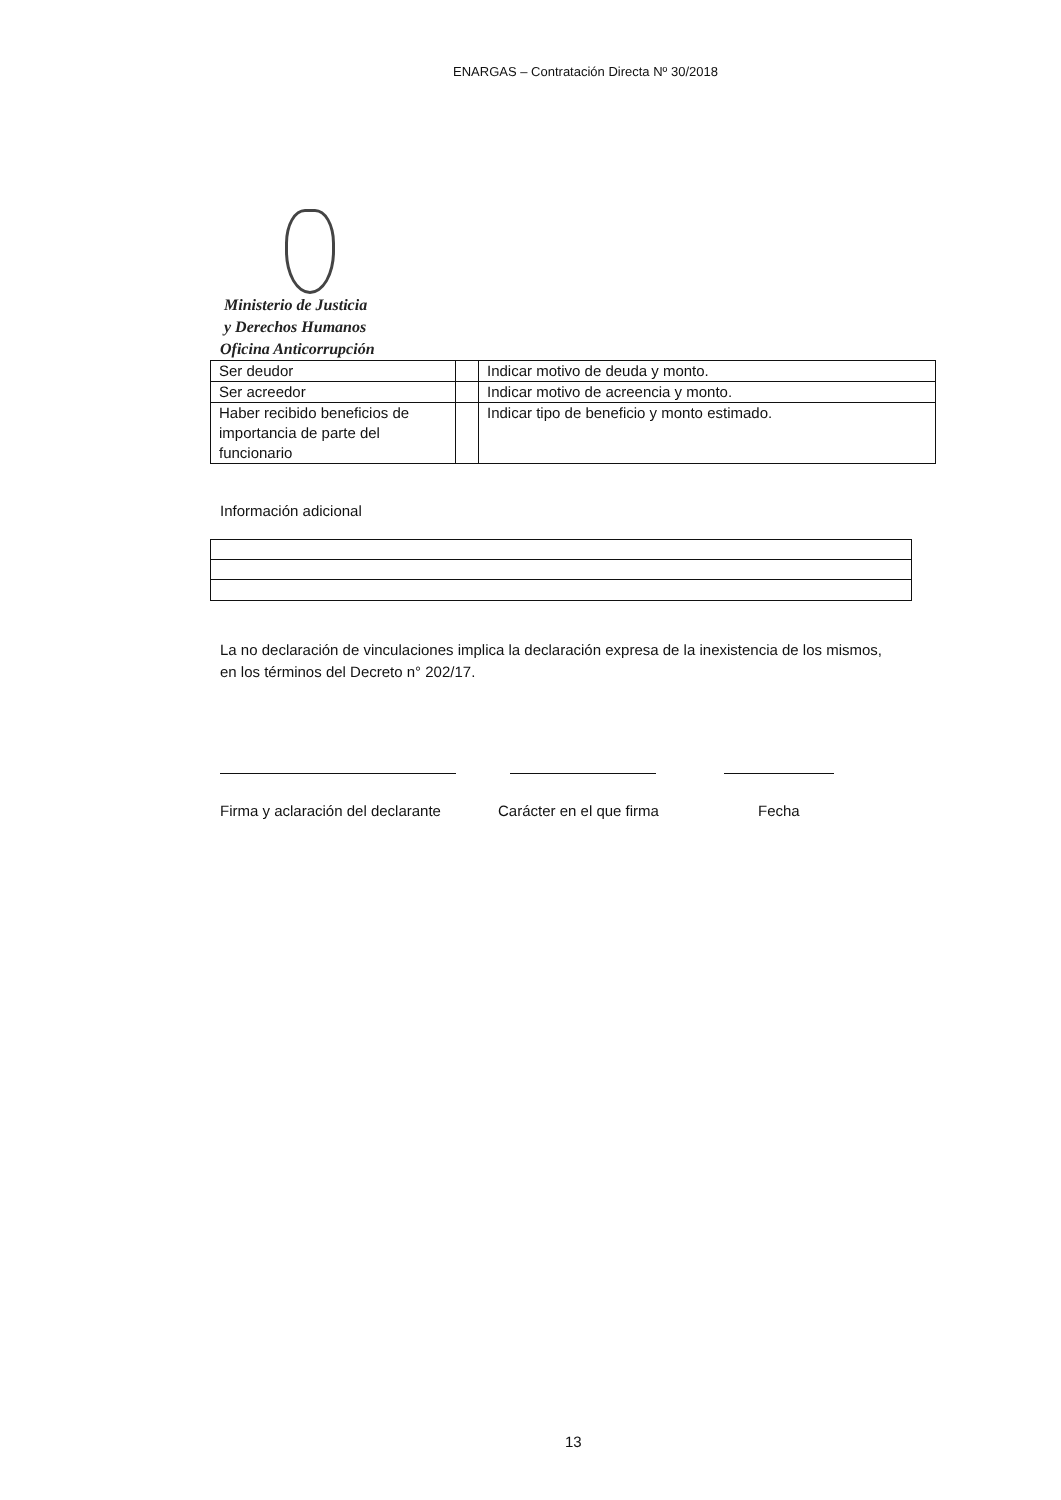ENARGAS – Contratación Directa Nº 30/2018
Ministerio de Justicia
y Derechos Humanos
Oficina Anticorrupción
| Ser deudor | | Indicar motivo de deuda y monto. |
| Ser acreedor | | Indicar motivo de acreencia y monto. |
| Haber recibido beneficios de importancia de parte del funcionario | | Indicar tipo de beneficio y monto estimado. |
Información adicional
La no declaración de vinculaciones implica la declaración expresa de la inexistencia de los mismos, en los términos del Decreto n° 202/17.
Firma y aclaración del declarante
Carácter en el que firma Fecha
13